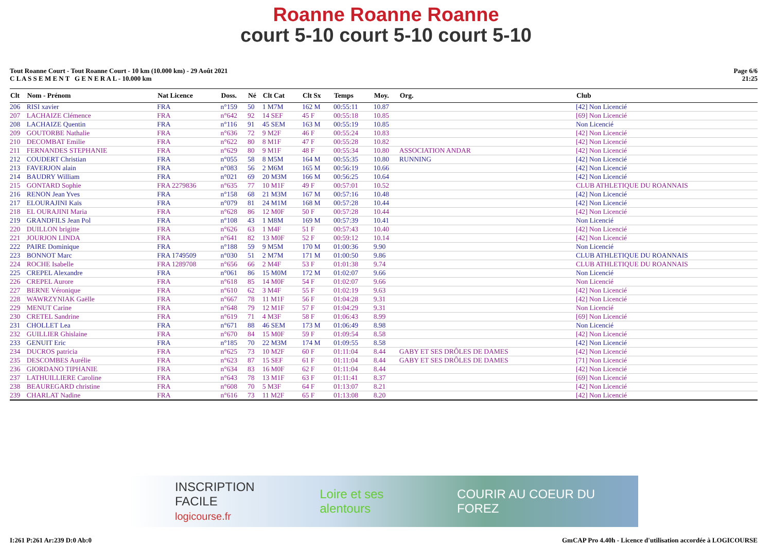Roanne Roanne Roanne
court 5-10 court 5-10 court 5-10
Tout Roanne Court - Tout Roanne Court - 10 km (10.000 km) - 29 Août 2021
C L A S S E M E N T G E N E R A L - 10.000 km
Page 6/6
21:25
| Clt | Nom - Prénom | Nat Licence | Doss. | Né | Clt Cat | Clt Sx | Temps | Moy. | Org. | Club |
| --- | --- | --- | --- | --- | --- | --- | --- | --- | --- | --- |
| 206 | RISI xavier | FRA | n°159 | 50 | 1 M7M | 162 M | 00:55:11 | 10.87 | | [42] Non Licencié |
| 207 | LACHAIZE Clémence | FRA | n°642 | 92 | 14 SEF | 45 F | 00:55:18 | 10.85 | | [69] Non Licencié |
| 208 | LACHAIZE Quentin | FRA | n°116 | 91 | 45 SEM | 163 M | 00:55:19 | 10.85 | | Non Licencié |
| 209 | GOUTORBE Nathalie | FRA | n°636 | 72 | 9 M2F | 46 F | 00:55:24 | 10.83 | | [42] Non Licencié |
| 210 | DECOMBAT Emilie | FRA | n°622 | 80 | 8 M1F | 47 F | 00:55:28 | 10.82 | | [42] Non Licencié |
| 211 | FERNANDES STEPHANIE | FRA | n°629 | 80 | 9 M1F | 48 F | 00:55:34 | 10.80 | ASSOCIATION ANDAR | [42] Non Licencié |
| 212 | COUDERT Christian | FRA | n°055 | 58 | 8 M5M | 164 M | 00:55:35 | 10.80 | RUNNING | [42] Non Licencié |
| 213 | FAVERJON alain | FRA | n°083 | 56 | 2 M6M | 165 M | 00:56:19 | 10.66 | | [42] Non Licencié |
| 214 | BAUDRY William | FRA | n°021 | 69 | 20 M3M | 166 M | 00:56:25 | 10.64 | | [42] Non Licencié |
| 215 | GONTARD Sophie | FRA 2279836 | n°635 | 77 | 10 M1F | 49 F | 00:57:01 | 10.52 | | CLUB ATHLETIQUE DU ROANNAIS |
| 216 | RENON Jean Yves | FRA | n°158 | 68 | 21 M3M | 167 M | 00:57:16 | 10.48 | | [42] Non Licencié |
| 217 | ELOURAJINI Kaïs | FRA | n°079 | 81 | 24 M1M | 168 M | 00:57:28 | 10.44 | | [42] Non Licencié |
| 218 | EL OURAJINI Maria | FRA | n°628 | 86 | 12 M0F | 50 F | 00:57:28 | 10.44 | | [42] Non Licencié |
| 219 | GRANDFILS Jean Pol | FRA | n°108 | 43 | 1 M8M | 169 M | 00:57:39 | 10.41 | | Non Licencié |
| 220 | DUILLON brigitte | FRA | n°626 | 63 | 1 M4F | 51 F | 00:57:43 | 10.40 | | [42] Non Licencié |
| 221 | JOURJON LINDA | FRA | n°641 | 82 | 13 M0F | 52 F | 00:59:12 | 10.14 | | [42] Non Licencié |
| 222 | PAIRE Dominique | FRA | n°188 | 59 | 9 M5M | 170 M | 01:00:36 | 9.90 | | Non Licencié |
| 223 | BONNOT Marc | FRA 1749509 | n°030 | 51 | 2 M7M | 171 M | 01:00:50 | 9.86 | | CLUB ATHLETIQUE DU ROANNAIS |
| 224 | ROCHE Isabelle | FRA 1289708 | n°656 | 66 | 2 M4F | 53 F | 01:01:38 | 9.74 | | CLUB ATHLETIQUE DU ROANNAIS |
| 225 | CREPEL Alexandre | FRA | n°061 | 86 | 15 M0M | 172 M | 01:02:07 | 9.66 | | Non Licencié |
| 226 | CREPEL Aurore | FRA | n°618 | 85 | 14 M0F | 54 F | 01:02:07 | 9.66 | | Non Licencié |
| 227 | BERNE Véronique | FRA | n°610 | 62 | 3 M4F | 55 F | 01:02:19 | 9.63 | | [42] Non Licencié |
| 228 | WAWRZYNIAK Gaëlle | FRA | n°667 | 78 | 11 M1F | 56 F | 01:04:28 | 9.31 | | [42] Non Licencié |
| 229 | MENUT Carine | FRA | n°648 | 79 | 12 M1F | 57 F | 01:04:29 | 9.31 | | Non Licencié |
| 230 | CRETEL Sandrine | FRA | n°619 | 71 | 4 M3F | 58 F | 01:06:43 | 8.99 | | [69] Non Licencié |
| 231 | CHOLLET Lea | FRA | n°671 | 88 | 46 SEM | 173 M | 01:06:49 | 8.98 | | Non Licencié |
| 232 | GUILLIER Ghislaine | FRA | n°670 | 84 | 15 M0F | 59 F | 01:09:54 | 8.58 | | [42] Non Licencié |
| 233 | GENUIT Eric | FRA | n°185 | 70 | 22 M3M | 174 M | 01:09:55 | 8.58 | | [42] Non Licencié |
| 234 | DUCROS patricia | FRA | n°625 | 73 | 10 M2F | 60 F | 01:11:04 | 8.44 | GABY ET SES DRÔLES DE DAMES | [42] Non Licencié |
| 235 | DESCOMBES Aurélie | FRA | n°623 | 87 | 15 SEF | 61 F | 01:11:04 | 8.44 | GABY ET SES DRÔLES DE DAMES | [71] Non Licencié |
| 236 | GIORDANO TIPHANIE | FRA | n°634 | 83 | 16 M0F | 62 F | 01:11:04 | 8.44 | | [42] Non Licencié |
| 237 | LATHUILLIERE Caroline | FRA | n°643 | 78 | 13 M1F | 63 F | 01:11:41 | 8.37 | | [69] Non Licencié |
| 238 | BEAUREGARD christine | FRA | n°608 | 70 | 5 M3F | 64 F | 01:13:07 | 8.21 | | [42] Non Licencié |
| 239 | CHARLAT Nadine | FRA | n°616 | 73 | 11 M2F | 65 F | 01:13:08 | 8.20 | | [42] Non Licencié |
INSCRIPTION FACILE
logicourse.fr Loire et ses alentours COURIR AU COEUR DU FOREZ
I:261 P:261 Ar:239 D:0 Ab:0 GmCAP Pro 4.40h - Licence d'utilisation accordée à LOGICOURSE